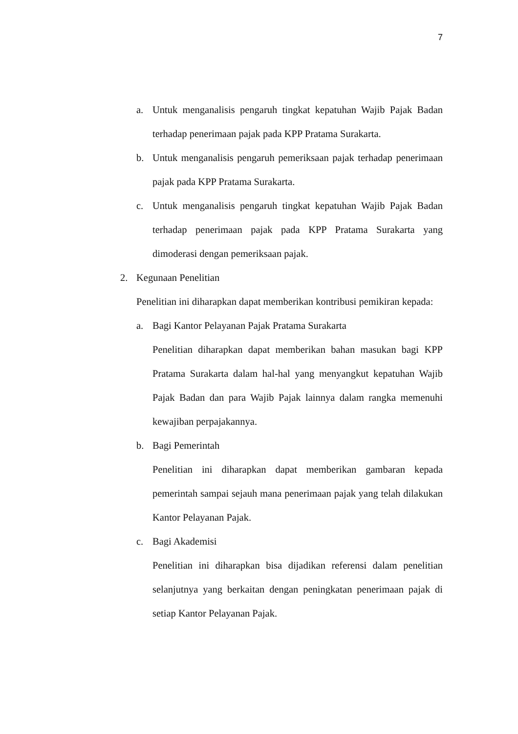7
a. Untuk menganalisis pengaruh tingkat kepatuhan Wajib Pajak Badan terhadap penerimaan pajak pada KPP Pratama Surakarta.
b. Untuk menganalisis pengaruh pemeriksaan pajak terhadap penerimaan pajak pada KPP Pratama Surakarta.
c. Untuk menganalisis pengaruh tingkat kepatuhan Wajib Pajak Badan terhadap penerimaan pajak pada KPP Pratama Surakarta yang dimoderasi dengan pemeriksaan pajak.
2. Kegunaan Penelitian
Penelitian ini diharapkan dapat memberikan kontribusi pemikiran kepada:
a. Bagi Kantor Pelayanan Pajak Pratama Surakarta
Penelitian diharapkan dapat memberikan bahan masukan bagi KPP Pratama Surakarta dalam hal-hal yang menyangkut kepatuhan Wajib Pajak Badan dan para Wajib Pajak lainnya dalam rangka memenuhi kewajiban perpajakannya.
b. Bagi Pemerintah
Penelitian ini diharapkan dapat memberikan gambaran kepada pemerintah sampai sejauh mana penerimaan pajak yang telah dilakukan Kantor Pelayanan Pajak.
c. Bagi Akademisi
Penelitian ini diharapkan bisa dijadikan referensi dalam penelitian selanjutnya yang berkaitan dengan peningkatan penerimaan pajak di setiap Kantor Pelayanan Pajak.